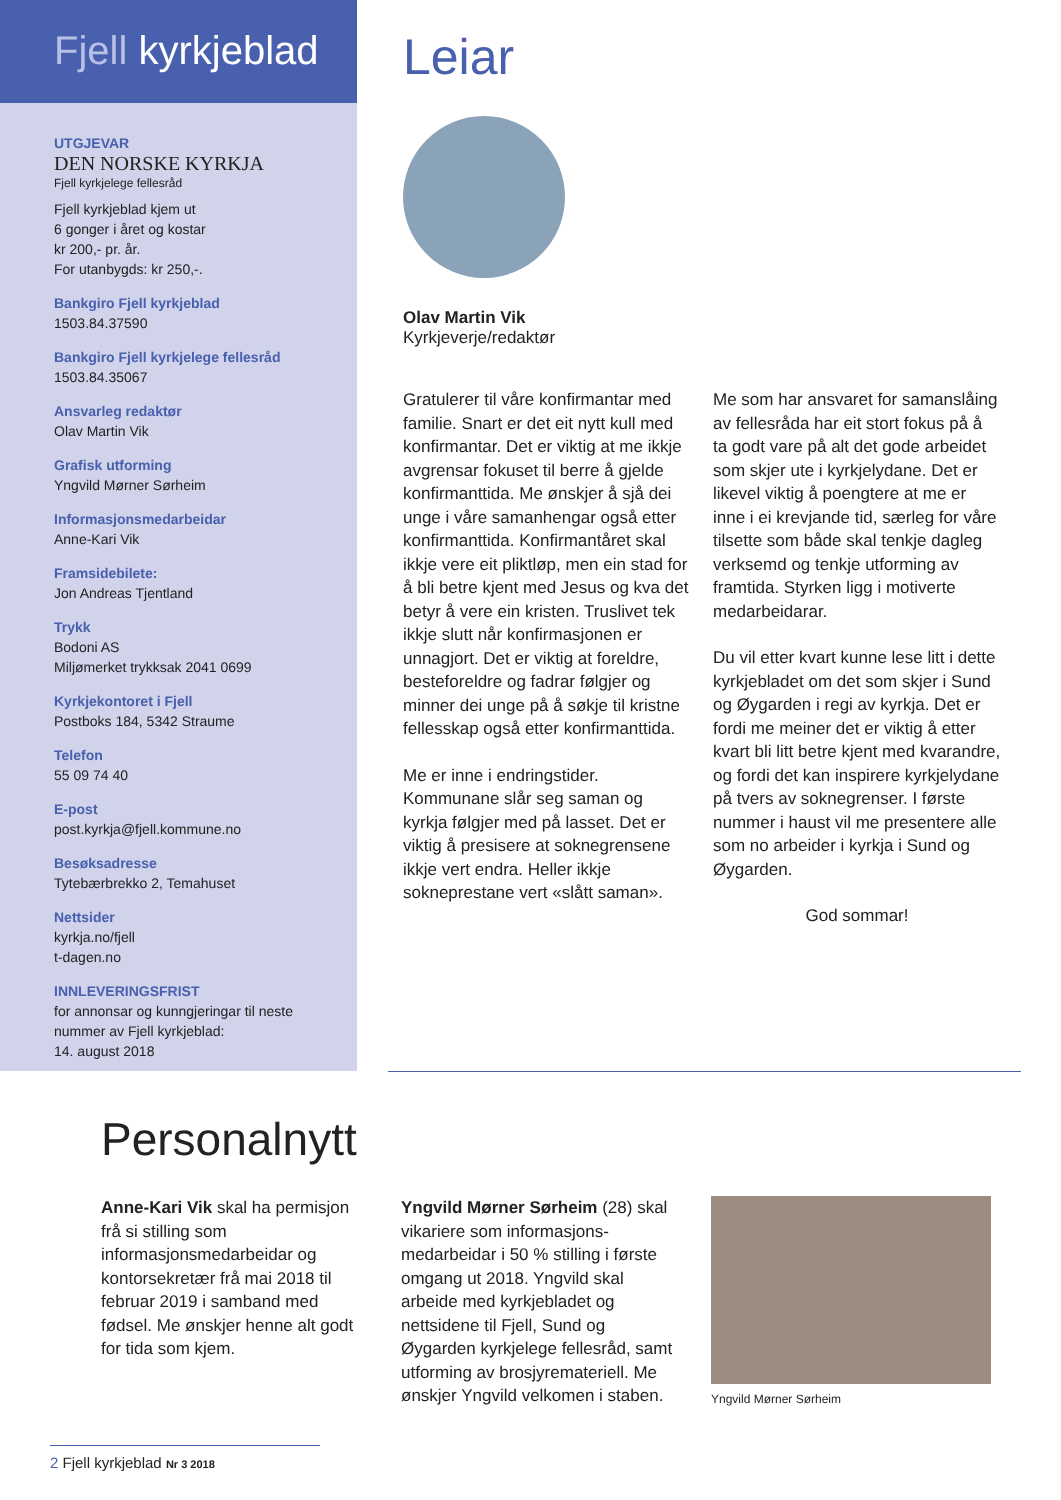Fjell kyrkjeblad
UTGJEVAR
DEN NORSKE KYRKJA
Fjell kyrkjelege fellesråd
Fjell kyrkjeblad kjem ut
6 gonger i året og kostar
kr 200,- pr. år.
For utanbygds: kr 250,-.
Bankgiro Fjell kyrkjeblad
1503.84.37590
Bankgiro Fjell kyrkjelege fellesråd
1503.84.35067
Ansvarleg redaktør
Olav Martin Vik
Grafisk utforming
Yngvild Mørner Sørheim
Informasjonsmedarbeidar
Anne-Kari Vik
Framsidebilete:
Jon Andreas Tjentland
Trykk
Bodoni AS
Miljømerket trykksak 2041 0699
Kyrkjekontoret i Fjell
Postboks 184, 5342 Straume
Telefon
55 09 74 40
E-post
post.kyrkja@fjell.kommune.no
Besøksadresse
Tytebærbrekko 2, Temahuset
Nettsider
kyrkja.no/fjell
t-dagen.no
INNLEVERINGSFRIST
for annonsar og kunngjeringar til neste nummer av Fjell kyrkjeblad:
14. august 2018
Leiar
Olav Martin Vik
Kyrkjeverje/redaktør
Gratulerer til våre konfirmantar med familie. Snart er det eit nytt kull med konfirmantar. Det er viktig at me ikkje avgrensar fokuset til berre å gjelde konfirmanttida. Me ønskjer å sjå dei unge i våre samanhengar også etter konfirmanttida. Konfirmantåret skal ikkje vere eit pliktløp, men ein stad for å bli betre kjent med Jesus og kva det betyr å vere ein kristen. Truslivet tek ikkje slutt når konfirmasjonen er unnagjort. Det er viktig at foreldre, besteforeldre og fadrar følgjer og minner dei unge på å søkje til kristne fellesskap også etter konfirmanttida.
Me er inne i endringstider. Kommunane slår seg saman og kyrkja følgjer med på lasset. Det er viktig å presisere at soknegrensene ikkje vert endra. Heller ikkje sokneprestane vert «slått saman». Me som har ansvaret for samanslåing av fellesråda har eit stort fokus på å ta godt vare på alt det gode arbeidet som skjer ute i kyrkjelydane. Det er likevel viktig å poengtere at me er inne i ei krevjande tid, særleg for våre tilsette som både skal tenkje dagleg verksemd og tenkje utforming av framtida. Styrken ligg i motiverte medarbeidarar.
Du vil etter kvart kunne lese litt i dette kyrkjebladet om det som skjer i Sund og Øygarden i regi av kyrkja. Det er fordi me meiner det er viktig å etter kvart bli litt betre kjent med kvarandre, og fordi det kan inspirere kyrkjelydane på tvers av soknegrenser. I første nummer i haust vil me presentere alle som no arbeider i kyrkja i Sund og Øygarden.
God sommar!
Personalnytt
Anne-Kari Vik skal ha permisjon frå si stilling som informasjonsmedarbeidar og kontorsekretær frå mai 2018 til februar 2019 i samband med fødsel. Me ønskjer henne alt godt for tida som kjem.
Yngvild Mørner Sørheim (28) skal vikariere som informasjons-medarbeidar i 50 % stilling i første omgang ut 2018. Yngvild skal arbeide med kyrkjebladet og nettsidene til Fjell, Sund og Øygarden kyrkjelege fellesråd, samt utforming av brosjyremateriell. Me ønskjer Yngvild velkomen i staben.
Yngvild Mørner Sørheim
2 Fjell kyrkjeblad Nr 3 2018